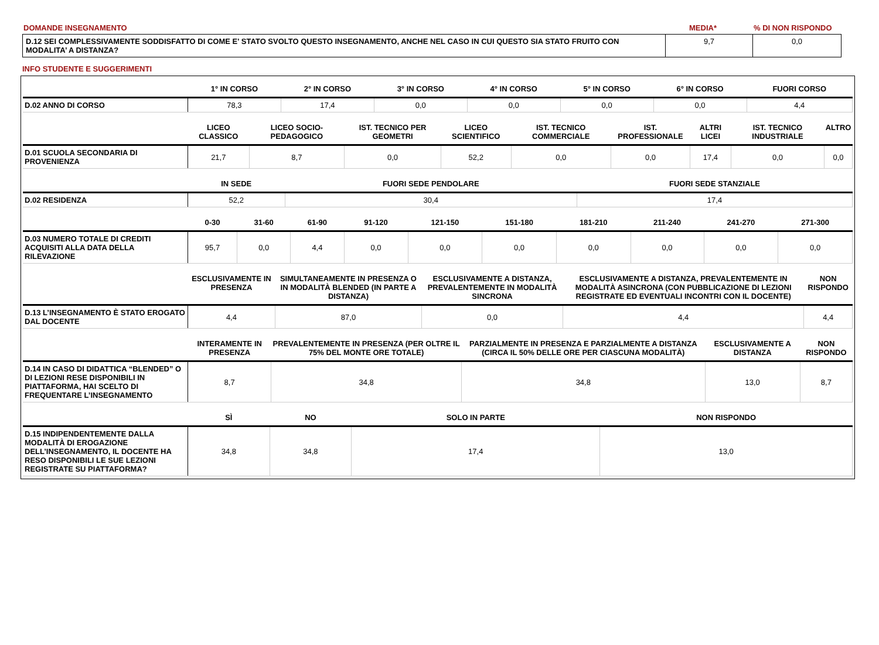DOMANDE INSEGNAMENTO MEDIA* % DI NON RISPONDO
| D.12 SEI COMPLESSIVAMENTE SODDISFATTO DI COME E' STATO SVOLTO QUESTO INSEGNAMENTO, ANCHE NEL CASO IN CUI QUESTO SIA STATO FRUITO CON MODALITA’ A DISTANZA? | 9,7 | 0,0 |
INFO STUDENTE E SUGGERIMENTI
| | 1° IN CORSO | 2° IN CORSO | 3° IN CORSO | 4° IN CORSO | 5° IN CORSO | 6° IN CORSO | FUORI CORSO |
| --- | --- | --- | --- | --- | --- | --- | --- |
| D.02 ANNO DI CORSO | 78,3 | 17,4 | 0,0 | 0,0 | 0,0 | 0,0 | 4,4 |
| | LICEO CLASSICO | LICEO SOCIO-PEDAGOGICO | IST. TECNICO PER GEOMETRI | LICEO SCIENTIFICO | IST. TECNICO COMMERCIALE | IST. PROFESSIONALE | ALTRI LICEI | IST. TECNICO INDUSTRIALE | ALTRO |
| --- | --- | --- | --- | --- | --- | --- | --- | --- | --- |
| D.01 SCUOLA SECONDARIA DI PROVENIENZA | 21,7 | 8,7 | 0,0 | 52,2 | 0,0 | 0,0 | 17,4 | 0,0 | 0,0 |
| | IN SEDE | FUORI SEDE PENDOLARE | FUORI SEDE STANZIALE |
| --- | --- | --- | --- |
| D.02 RESIDENZA | 52,2 | 30,4 | 17,4 |
| | 0-30 | 31-60 | 61-90 | 91-120 | 121-150 | 151-180 | 181-210 | 211-240 | 241-270 | 271-300 |
| --- | --- | --- | --- | --- | --- | --- | --- | --- | --- | --- |
| D.03 NUMERO TOTALE DI CREDITI ACQUISITI ALLA DATA DELLA RILEVAZIONE | 95,7 | 0,0 | 4,4 | 0,0 | 0,0 | 0,0 | 0,0 | 0,0 | 0,0 | 0,0 |
| | ESCLUSIVAMENTE IN PRESENZA | SIMULTANEAMENTE IN PRESENZA O IN MODALITÀ BLENDED (IN PARTE A DISTANZA) | ESCLUSIVAMENTE A DISTANZA, PREVALENTEMENTE IN MODALITÀ SINCRONA | ESCLUSIVAMENTE A DISTANZA, PREVALENTEMENTE IN MODALITÀ ASINCRONA (CON PUBBLICAZIONE DI LEZIONI REGISTRATE ED EVENTUALI INCONTRI CON IL DOCENTE) | NON RISPONDO |
| --- | --- | --- | --- | --- | --- |
| D.13 L’INSEGNAMENTO È STATO EROGATO DAL DOCENTE | 4,4 | 87,0 | 0,0 | 4,4 | 4,4 |
| | INTERAMENTE IN PRESENZA | PREVALENTEMENTE IN PRESENZA (PER OLTRE IL 75% DEL MONTE ORE TOTALE) | PARZIALMENTE IN PRESENZA E PARZIALMENTE A DISTANZA (CIRCA IL 50% DELLE ORE PER CIASCUNA MODALITÀ) | ESCLUSIVAMENTE A DISTANZA | NON RISPONDO |
| --- | --- | --- | --- | --- | --- |
| D.14 IN CASO DI DIDATTICA “BLENDED” O DI LEZIONI RESE DISPONIBILI IN PIATTAFORMA, HAI SCELTO DI FREQUENTARE L’INSEGNAMENTO | 8,7 | 34,8 | 34,8 | 13,0 | 8,7 |
| | SÌ | NO | SOLO IN PARTE | NON RISPONDO |
| --- | --- | --- | --- | --- |
| D.15 INDIPENDENTEMENTE DALLA MODALITÀ DI EROGAZIONE DELL’INSEGNAMENTO, IL DOCENTE HA RESO DISPONIBILI LE SUE LEZIONI REGISTRATE SU PIATTAFORMA? | 34,8 | 34,8 | 17,4 | 13,0 |